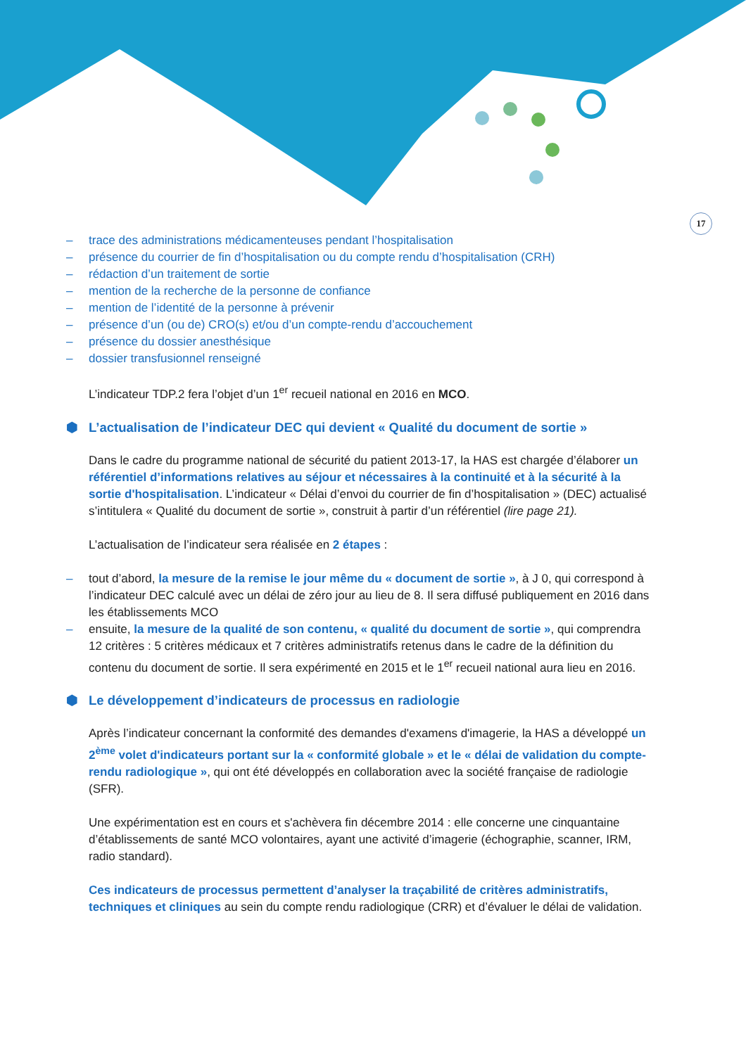17
– trace des administrations médicamenteuses pendant l’hospitalisation
– présence du courrier de fin d’hospitalisation ou du compte rendu d’hospitalisation (CRH)
– rédaction d’un traitement de sortie
– mention de la recherche de la personne de confiance
– mention de l’identité de la personne à prévenir
– présence d’un (ou de) CRO(s) et/ou d’un compte-rendu d’accouchement
– présence du dossier anesthésique
– dossier transfusionnel renseigné
L’indicateur TDP.2 fera l’objet d’un 1<sup>er</sup> recueil national en 2016 en MCO.
⬢ L’actualisation de l’indicateur DEC qui devient « Qualité du document de sortie »
Dans le cadre du programme national de sécurité du patient 2013-17, la HAS est chargée d’élaborer un référentiel d’informations relatives au séjour et nécessaires à la continuité et à la sécurité à la sortie d'hospitalisation. L’indicateur « Délai d’envoi du courrier de fin d’hospitalisation » (DEC) actualisé s’intitulera « Qualité du document de sortie », construit à partir d’un référentiel (lire page 21).
L’actualisation de l’indicateur sera réalisée en 2 étapes :
– tout d’abord, la mesure de la remise le jour même du « document de sortie », à J 0, qui correspond à l’indicateur DEC calculé avec un délai de zéro jour au lieu de 8. Il sera diffusé publiquement en 2016 dans les établissements MCO
– ensuite, la mesure de la qualité de son contenu, « qualité du document de sortie », qui comprendra 12 critères : 5 critères médicaux et 7 critères administratifs retenus dans le cadre de la définition du contenu du document de sortie. Il sera expérimenté en 2015 et le 1<sup>er</sup> recueil national aura lieu en 2016.
⬢ Le développement d’indicateurs de processus en radiologie
Après l’indicateur concernant la conformité des demandes d'examens d'imagerie, la HAS a développé un 2<sup>ème</sup> volet d'indicateurs portant sur la « conformité globale » et le « délai de validation du compte-rendu radiologique », qui ont été développés en collaboration avec la société française de radiologie (SFR).
Une expérimentation est en cours et s'achèvera fin décembre 2014 : elle concerne une cinquantaine d’établissements de santé MCO volontaires, ayant une activité d’imagerie (échographie, scanner, IRM, radio standard).
Ces indicateurs de processus permettent d’analyser la traçabilité de critères administratifs, techniques et cliniques au sein du compte rendu radiologique (CRR) et d’évaluer le délai de validation.